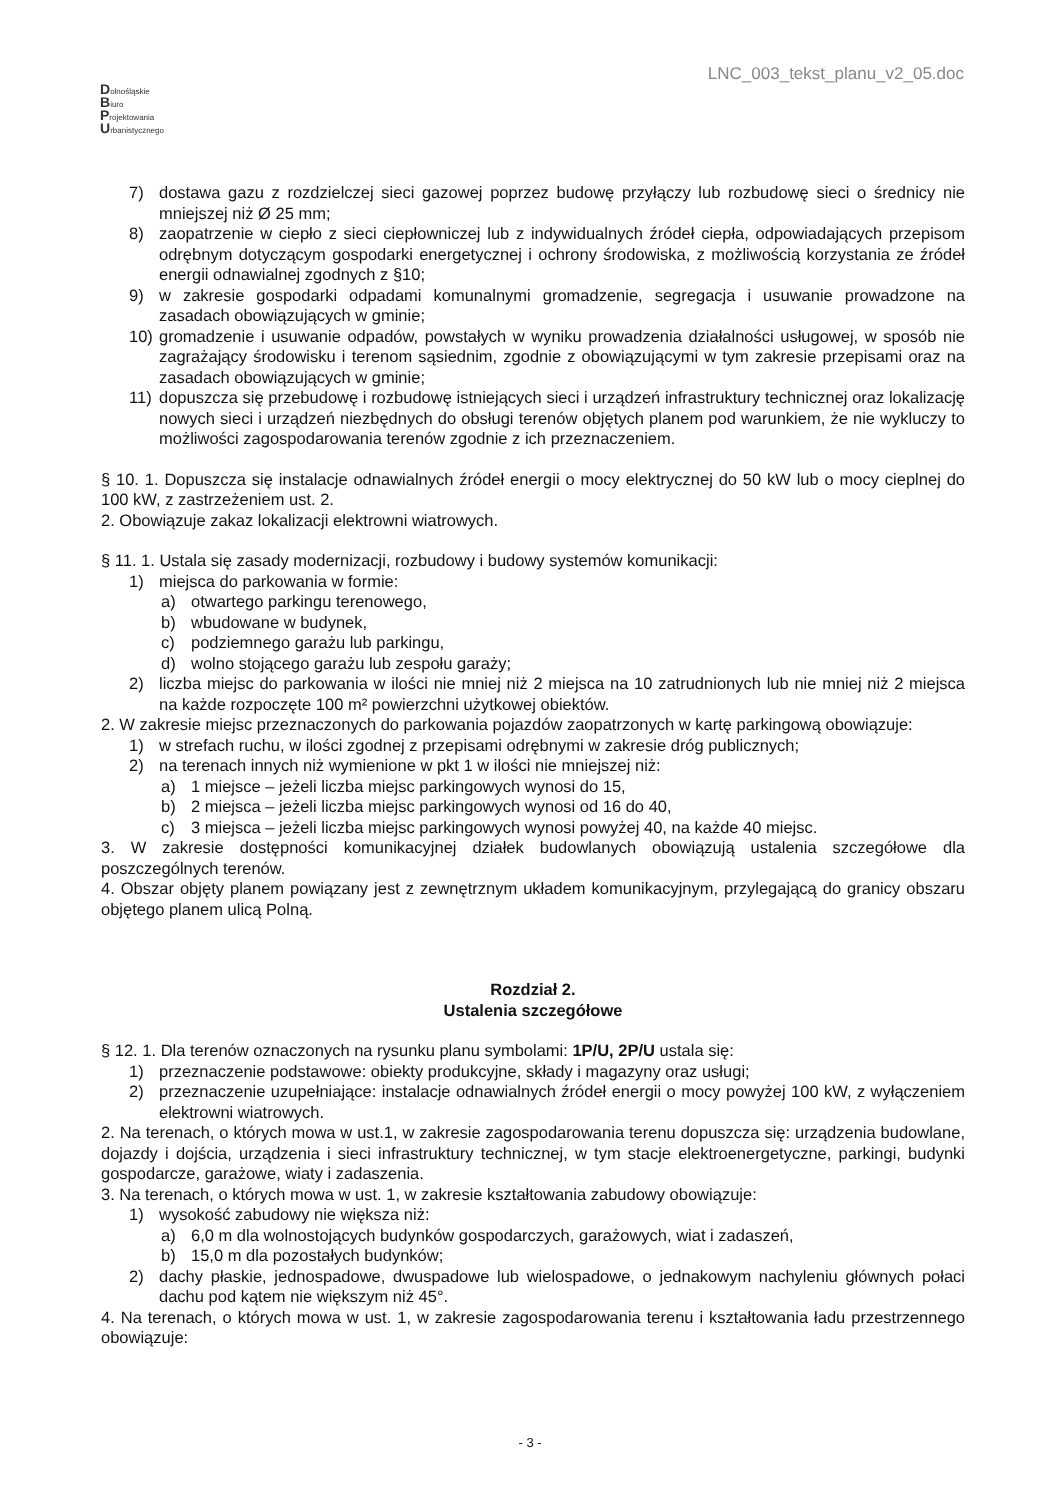LNC_003_tekst_planu_v2_05.doc
Dolnośląskie
Biuro
Projektowania
Urbanistycznego
7) dostawa gazu z rozdzielczej sieci gazowej poprzez budowę przyłączy lub rozbudowę sieci o średnicy nie mniejszej niż Ø 25 mm;
8) zaopatrzenie w ciepło z sieci ciepłowniczej lub z indywidualnych źródeł ciepła, odpowiadających przepisom odrębnym dotyczącym gospodarki energetycznej i ochrony środowiska, z możliwością korzystania ze źródeł energii odnawialnej zgodnych z §10;
9) w zakresie gospodarki odpadami komunalnymi gromadzenie, segregacja i usuwanie prowadzone na zasadach obowiązujących w gminie;
10) gromadzenie i usuwanie odpadów, powstałych w wyniku prowadzenia działalności usługowej, w sposób nie zagrażający środowisku i terenom sąsiednim, zgodnie z obowiązującymi w tym zakresie przepisami oraz na zasadach obowiązujących w gminie;
11) dopuszcza się przebudowę i rozbudowę istniejących sieci i urządzeń infrastruktury technicznej oraz lokalizację nowych sieci i urządzeń niezbędnych do obsługi terenów objętych planem pod warunkiem, że nie wykluczy to możliwości zagospodarowania terenów zgodnie z ich przeznaczeniem.
§ 10. 1. Dopuszcza się instalacje odnawialnych źródeł energii o mocy elektrycznej do 50 kW lub o mocy cieplnej do 100 kW, z zastrzeżeniem ust. 2.
2. Obowiązuje zakaz lokalizacji elektrowni wiatrowych.
§ 11. 1. Ustala się zasady modernizacji, rozbudowy i budowy systemów komunikacji:
1) miejsca do parkowania w formie:
a) otwartego parkingu terenowego,
b) wbudowane w budynek,
c) podziemnego garażu lub parkingu,
d) wolno stojącego garażu lub zespołu garaży;
2) liczba miejsc do parkowania w ilości nie mniej niż 2 miejsca na 10 zatrudnionych lub nie mniej niż 2 miejsca na każde rozpoczęte 100 m² powierzchni użytkowej obiektów.
2. W zakresie miejsc przeznaczonych do parkowania pojazdów zaopatrzonych w kartę parkingową obowiązuje:
1) w strefach ruchu, w ilości zgodnej z przepisami odrębnymi w zakresie dróg publicznych;
2) na terenach innych niż wymienione w pkt 1 w ilości nie mniejszej niż:
a) 1 miejsce – jeżeli liczba miejsc parkingowych wynosi do 15,
b) 2 miejsca – jeżeli liczba miejsc parkingowych wynosi od 16 do 40,
c) 3 miejsca – jeżeli liczba miejsc parkingowych wynosi powyżej 40, na każde 40 miejsc.
3. W zakresie dostępności komunikacyjnej działek budowlanych obowiązują ustalenia szczegółowe dla poszczególnych terenów.
4. Obszar objęty planem powiązany jest z zewnętrznym układem komunikacyjnym, przylegającą do granicy obszaru objętego planem ulicą Polną.
Rozdział 2.
Ustalenia szczegółowe
§ 12. 1. Dla terenów oznaczonych na rysunku planu symbolami: 1P/U, 2P/U ustala się:
1) przeznaczenie podstawowe: obiekty produkcyjne, składy i magazyny oraz usługi;
2) przeznaczenie uzupełniające: instalacje odnawialnych źródeł energii o mocy powyżej 100 kW, z wyłączeniem elektrowni wiatrowych.
2. Na terenach, o których mowa w ust.1, w zakresie zagospodarowania terenu dopuszcza się: urządzenia budowlane, dojazdy i dojścia, urządzenia i sieci infrastruktury technicznej, w tym stacje elektroenergetyczne, parkingi, budynki gospodarcze, garażowe, wiaty i zadaszenia.
3. Na terenach, o których mowa w ust. 1, w zakresie kształtowania zabudowy obowiązuje:
1) wysokość zabudowy nie większa niż:
a) 6,0 m dla wolnostojących budynków gospodarczych, garażowych, wiat i zadaszeń,
b) 15,0 m dla pozostałych budynków;
2) dachy płaskie, jednospadowe, dwuspadowe lub wielospadowe, o jednakowym nachyleniu głównych połaci dachu pod kątem nie większym niż 45°.
4. Na terenach, o których mowa w ust. 1, w zakresie zagospodarowania terenu i kształtowania ładu przestrzennego obowiązuje:
- 3 -